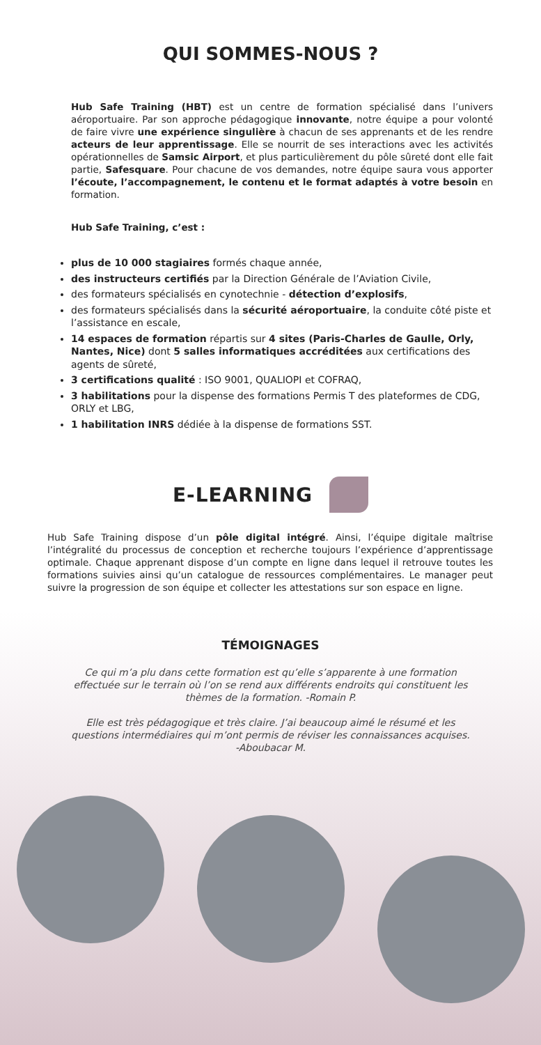QUI SOMMES-NOUS ?
Hub Safe Training (HBT) est un centre de formation spécialisé dans l’univers aéroportuaire. Par son approche pédagogique innovante, notre équipe a pour volonté de faire vivre une expérience singulière à chacun de ses apprenants et de les rendre acteurs de leur apprentissage. Elle se nourrit de ses interactions avec les activités opérationnelles de Samsic Airport, et plus particulièrement du pôle sûreté dont elle fait partie, Safesquare. Pour chacune de vos demandes, notre équipe saura vous apporter l’écoute, l’accompagnement, le contenu et le format adaptés à votre besoin en formation.
Hub Safe Training, c’est :
plus de 10 000 stagiaires formés chaque année,
des instructeurs certifiés par la Direction Générale de l’Aviation Civile,
des formateurs spécialisés en cynotechnie - détection d’explosifs,
des formateurs spécialisés dans la sécurité aéroportuaire, la conduite côté piste et l’assistance en escale,
14 espaces de formation répartis sur 4 sites (Paris-Charles de Gaulle, Orly, Nantes, Nice) dont 5 salles informatiques accréditées aux certifications des agents de sûreté,
3 certifications qualité : ISO 9001, QUALIOPI et COFRAQ,
3 habilitations pour la dispense des formations Permis T des plateformes de CDG, ORLY et LBG,
1 habilitation INRS dédiée à la dispense de formations SST.
E-LEARNING
Hub Safe Training dispose d’un pôle digital intégré. Ainsi, l’équipe digitale maîtrise l’intégralité du processus de conception et recherche toujours l’expérience d’apprentissage optimale. Chaque apprenant dispose d’un compte en ligne dans lequel il retrouve toutes les formations suivies ainsi qu’un catalogue de ressources complémentaires. Le manager peut suivre la progression de son équipe et collecter les attestations sur son espace en ligne.
TÉMOIGNAGES
Ce qui m’a plu dans cette formation est qu’elle s’apparente à une formation effectuée sur le terrain où l’on se rend aux différents endroits qui constituent les thèmes de la formation. -Romain P.
Elle est très pédagogique et très claire. J’ai beaucoup aimé le résumé et les questions intermédiaires qui m’ont permis de réviser les connaissances acquises. -Aboubacar M.